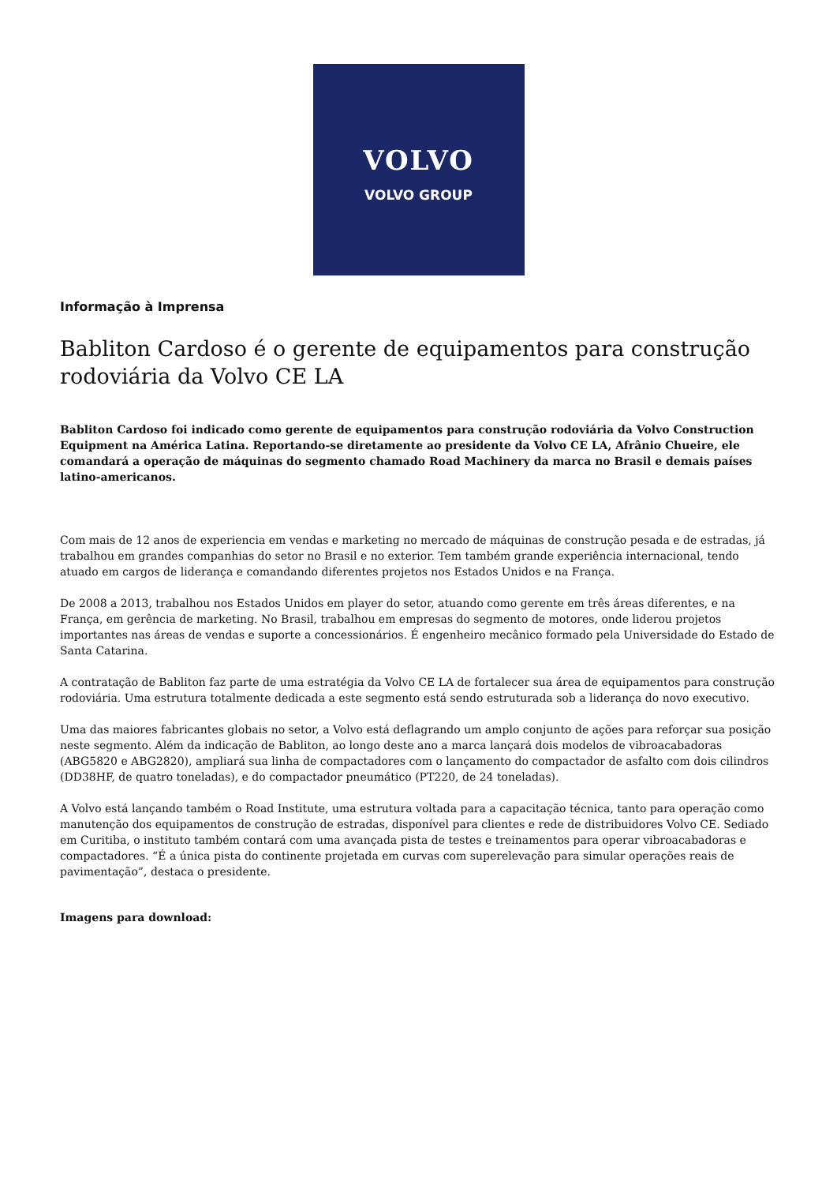VOLVO
VOLVO GROUP
Informação à Imprensa
Babliton Cardoso é o gerente de equipamentos para construção rodoviária da Volvo CE LA
Babliton Cardoso foi indicado como gerente de equipamentos para construção rodoviária da Volvo Construction Equipment na América Latina. Reportando-se diretamente ao presidente da Volvo CE LA, Afrânio Chueire, ele comandará a operação de máquinas do segmento chamado Road Machinery da marca no Brasil e demais países latino-americanos.
Com mais de 12 anos de experiencia em vendas e marketing no mercado de máquinas de construção pesada e de estradas, já trabalhou em grandes companhias do setor no Brasil e no exterior. Tem também grande experiência internacional, tendo atuado em cargos de liderança e comandando diferentes projetos nos Estados Unidos e na França.
De 2008 a 2013, trabalhou nos Estados Unidos em player do setor, atuando como gerente em três áreas diferentes, e na França, em gerência de marketing. No Brasil, trabalhou em empresas do segmento de motores, onde liderou projetos importantes nas áreas de vendas e suporte a concessionários. É engenheiro mecânico formado pela Universidade do Estado de Santa Catarina.
A contratação de Babliton faz parte de uma estratégia da Volvo CE LA de fortalecer sua área de equipamentos para construção rodoviária. Uma estrutura totalmente dedicada a este segmento está sendo estruturada sob a liderança do novo executivo.
Uma das maiores fabricantes globais no setor, a Volvo está deflagrando um amplo conjunto de ações para reforçar sua posição neste segmento. Além da indicação de Babliton, ao longo deste ano a marca lançará dois modelos de vibroacabadoras (ABG5820 e ABG2820), ampliará sua linha de compactadores com o lançamento do compactador de asfalto com dois cilindros (DD38HF, de quatro toneladas), e do compactador pneumático (PT220, de 24 toneladas).
A Volvo está lançando também o Road Institute, uma estrutura voltada para a capacitação técnica, tanto para operação como manutenção dos equipamentos de construção de estradas, disponível para clientes e rede de distribuidores Volvo CE. Sediado em Curitiba, o instituto também contará com uma avançada pista de testes e treinamentos para operar vibroacabadoras e compactadores. “É a única pista do continente projetada em curvas com superelevação para simular operações reais de pavimentação”, destaca o presidente.
Imagens para download: